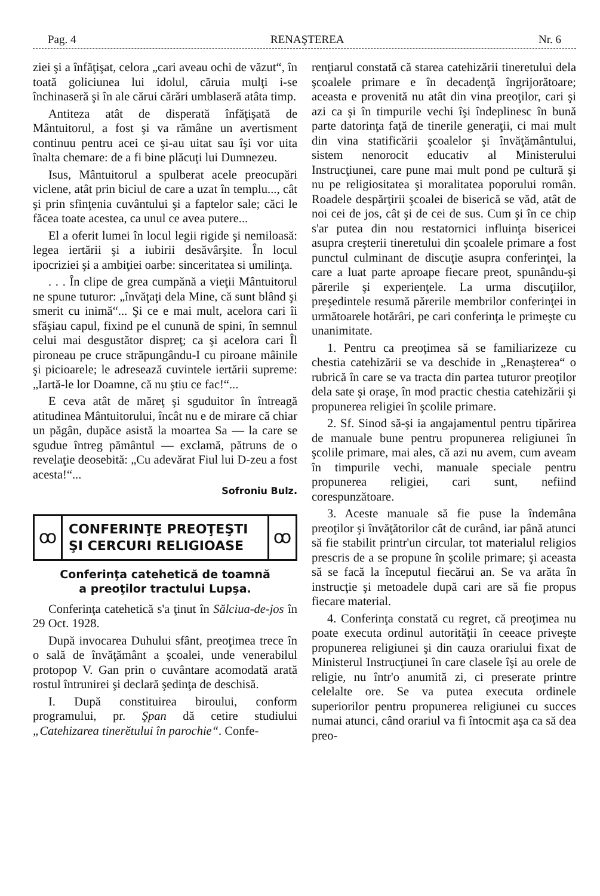Pag. 4 RENAŞTEREA Nr. 6
ziei şi a înfăţişat, celora „cari aveau ochi de văzut“, în toată goliciunea lui idolul, căruia mulţi i-se închinaseră şi în ale cărui cărări umblaseră atâta timp.
Antiteza atât de disperată înfăţişată de Mântuitorul, a fost şi va rămâne un avertisment continuu pentru acei ce şi-au uitat sau îşi vor uita înalta chemare: de a fi bine plăcuţi lui Dumnezeu.
Isus, Mântuitorul a spulberat acele preocupări viclene, atât prin biciul de care a uzat în templu..., cât şi prin sfinţenia cuvântului şi a faptelor sale; căci le făcea toate acestea, ca unul ce avea putere...
El a oferit lumei în locul legii rigide şi nemiloasă: legea iertării şi a iubirii desăvârşite. În locul ipocriziei şi a ambiţiei oarbe: sinceritatea si umilinţa.
. . . În clipe de grea cumpănă a vieţii Mântuitorul ne spune tuturor: „învăţaţi dela Mine, că sunt blând şi smerit cu inimă“... Şi ce e mai mult, acelora cari îi sfăşiau capul, fixind pe el cunună de spini, în semnul celui mai desgustător dispreţ; ca şi acelora cari Îl pironeau pe cruce străpungându-I cu piroane mâinile şi picioarele; le adresează cuvintele iertării supreme: „Iartă-le lor Doamne, că nu ştiu ce fac!“...
E ceva atât de măreţ şi sguduitor în întreagă atitudinea Mântuitorului, încât nu e de mirare că chiar un păgân, dupăce asistă la moartea Sa — la care se sgudue întreg pământul — exclamă, pătruns de o revelaţie deosebită: „Cu adevărat Fiul lui D-zeu a fost acesta!“...
Sofroniu Bulz.
ꝏ
CONFERINŢE PREOŢEŞTI
ŞI CERCURI RELIGIOASE
ꝏ
Conferinţa catehetică de toamnă
a preoţilor tractului Lupşa.
Conferinţa catehetică s'a ţinut în Sălciua-de-jos în 29 Oct. 1928.
După invocarea Duhului sfânt, preoţimea trece în o sală de învăţământ a şcoalei, unde venerabilul protopop V. Gan prin o cuvântare acomodată arată rostul întrunirei şi declară şedinţa de deschisă.
I. După constituirea biroului, conform programului, pr. Şpan dă cetire studiului „Catehizarea tinerĕtului în parochie“. Confe-
renţiarul constată că starea catehizării tineretului dela şcoalele primare e în decadenţă îngrijorătoare; aceasta e provenită nu atât din vina preoţilor, cari şi azi ca şi în timpurile vechi îşi îndeplinesc în bună parte datorinţa faţă de tinerile generaţii, ci mai mult din vina statificării şcoalelor şi învăţământului, sistem nenorocit educativ al Ministerului Instrucţiunei, care pune mai mult pond pe cultură şi nu pe religiositatea şi moralitatea poporului român. Roadele despărţirii şcoalei de biserică se văd, atât de noi cei de jos, cât şi de cei de sus. Cum şi în ce chip s'ar putea din nou restatornici influinţa bisericei asupra creşterii tineretului din şcoalele primare a fost punctul culminant de discuţie asupra conferinţei, la care a luat parte aproape fiecare preot, spunându-şi părerile şi experienţele. La urma discuţiilor, preşedintele resumă părerile membrilor conferinţei in următoarele hotărâri, pe cari conferinţa le primeşte cu unanimitate.
1. Pentru ca preoţimea să se familiarizeze cu chestia catehizării se va deschide in „Renaşterea“ o rubrică în care se va tracta din partea tuturor preoţilor dela sate şi oraşe, în mod practic chestia catehizării şi propunerea religiei în şcolile primare.
2. Sf. Sinod să-şi ia angajamentul pentru tipărirea de manuale bune pentru propunerea religiunei în şcolile primare, mai ales, că azi nu avem, cum aveam în timpurile vechi, manuale speciale pentru propunerea religiei, cari sunt, nefiind corespunzătoare.
3. Aceste manuale să fie puse la îndemâna preoţilor şi învăţătorilor cât de curând, iar până atunci să fie stabilit printr'un circular, tot materialul religios prescris de a se propune în şcolile primare; şi aceasta să se facă la începutul fiecărui an. Se va arăta în instrucţie şi metoadele după cari are să fie propus fiecare material.
4. Conferinţa constată cu regret, că preoţimea nu poate executa ordinul autorităţii în ceeace priveşte propunerea religiunei şi din cauza orariului fixat de Ministerul Instrucţiunei în care clasele îşi au orele de religie, nu într'o anumită zi, ci preserate printre celelalte ore. Se va putea executa ordinele superiorilor pentru propunerea religiunei cu succes numai atunci, când orariul va fi întocmit aşa ca să dea preo-